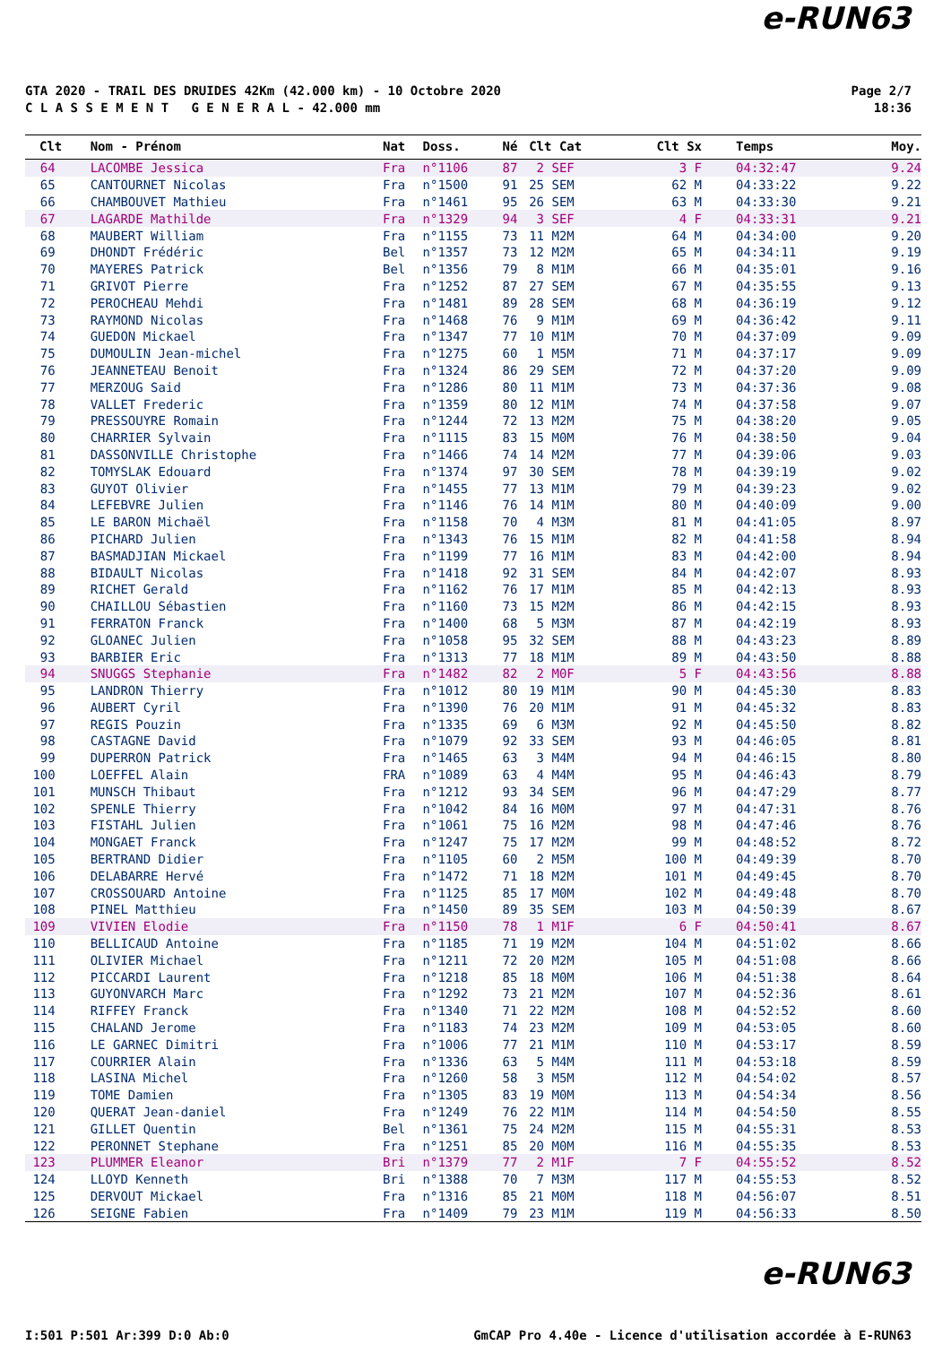e-RUN63
GTA 2020 - TRAIL DES DRUIDES 42Km (42.000 km) - 10 Octobre 2020
C L A S S E M E N T G E N E R A L - 42.000 mm
Page 2/7
18:36
| Clt | Nom - Prénom | Nat | Doss. | Né | Clt Cat | Clt Sx | Temps | Moy. |
| --- | --- | --- | --- | --- | --- | --- | --- | --- |
| 64 | LACOMBE Jessica | Fra | n°1106 | 87 | 2 SEF | 3 F | 04:32:47 | 9.24 |
| 65 | CANTOURNET Nicolas | Fra | n°1500 | 91 | 25 SEM | 62 M | 04:33:22 | 9.22 |
| 66 | CHAMBOUVET Mathieu | Fra | n°1461 | 95 | 26 SEM | 63 M | 04:33:30 | 9.21 |
| 67 | LAGARDE Mathilde | Fra | n°1329 | 94 | 3 SEF | 4 F | 04:33:31 | 9.21 |
| 68 | MAUBERT William | Fra | n°1155 | 73 | 11 M2M | 64 M | 04:34:00 | 9.20 |
| 69 | DHONDT Frédéric | Bel | n°1357 | 73 | 12 M2M | 65 M | 04:34:11 | 9.19 |
| 70 | MAYERES Patrick | Bel | n°1356 | 79 | 8 M1M | 66 M | 04:35:01 | 9.16 |
| 71 | GRIVOT Pierre | Fra | n°1252 | 87 | 27 SEM | 67 M | 04:35:55 | 9.13 |
| 72 | PEROCHEAU Mehdi | Fra | n°1481 | 89 | 28 SEM | 68 M | 04:36:19 | 9.12 |
| 73 | RAYMOND Nicolas | Fra | n°1468 | 76 | 9 M1M | 69 M | 04:36:42 | 9.11 |
| 74 | GUEDON Mickael | Fra | n°1347 | 77 | 10 M1M | 70 M | 04:37:09 | 9.09 |
| 75 | DUMOULIN Jean-michel | Fra | n°1275 | 60 | 1 M5M | 71 M | 04:37:17 | 9.09 |
| 76 | JEANNETEAU Benoit | Fra | n°1324 | 86 | 29 SEM | 72 M | 04:37:20 | 9.09 |
| 77 | MERZOUG Said | Fra | n°1286 | 80 | 11 M1M | 73 M | 04:37:36 | 9.08 |
| 78 | VALLET Frederic | Fra | n°1359 | 80 | 12 M1M | 74 M | 04:37:58 | 9.07 |
| 79 | PRESSOUYRE Romain | Fra | n°1244 | 72 | 13 M2M | 75 M | 04:38:20 | 9.05 |
| 80 | CHARRIER Sylvain | Fra | n°1115 | 83 | 15 M0M | 76 M | 04:38:50 | 9.04 |
| 81 | DASSONVILLE Christophe | Fra | n°1466 | 74 | 14 M2M | 77 M | 04:39:06 | 9.03 |
| 82 | TOMYSLAK Edouard | Fra | n°1374 | 97 | 30 SEM | 78 M | 04:39:19 | 9.02 |
| 83 | GUYOT Olivier | Fra | n°1455 | 77 | 13 M1M | 79 M | 04:39:23 | 9.02 |
| 84 | LEFEBVRE Julien | Fra | n°1146 | 76 | 14 M1M | 80 M | 04:40:09 | 9.00 |
| 85 | LE BARON Michaël | Fra | n°1158 | 70 | 4 M3M | 81 M | 04:41:05 | 8.97 |
| 86 | PICHARD Julien | Fra | n°1343 | 76 | 15 M1M | 82 M | 04:41:58 | 8.94 |
| 87 | BASMADJIAN Mickael | Fra | n°1199 | 77 | 16 M1M | 83 M | 04:42:00 | 8.94 |
| 88 | BIDAULT Nicolas | Fra | n°1418 | 92 | 31 SEM | 84 M | 04:42:07 | 8.93 |
| 89 | RICHET Gerald | Fra | n°1162 | 76 | 17 M1M | 85 M | 04:42:13 | 8.93 |
| 90 | CHAILLOU Sébastien | Fra | n°1160 | 73 | 15 M2M | 86 M | 04:42:15 | 8.93 |
| 91 | FERRATON Franck | Fra | n°1400 | 68 | 5 M3M | 87 M | 04:42:19 | 8.93 |
| 92 | GLOANEC Julien | Fra | n°1058 | 95 | 32 SEM | 88 M | 04:43:23 | 8.89 |
| 93 | BARBIER Eric | Fra | n°1313 | 77 | 18 M1M | 89 M | 04:43:50 | 8.88 |
| 94 | SNUGGS Stephanie | Fra | n°1482 | 82 | 2 M0F | 5 F | 04:43:56 | 8.88 |
| 95 | LANDRON Thierry | Fra | n°1012 | 80 | 19 M1M | 90 M | 04:45:30 | 8.83 |
| 96 | AUBERT Cyril | Fra | n°1390 | 76 | 20 M1M | 91 M | 04:45:32 | 8.83 |
| 97 | REGIS Pouzin | Fra | n°1335 | 69 | 6 M3M | 92 M | 04:45:50 | 8.82 |
| 98 | CASTAGNE David | Fra | n°1079 | 92 | 33 SEM | 93 M | 04:46:05 | 8.81 |
| 99 | DUPERRON Patrick | Fra | n°1465 | 63 | 3 M4M | 94 M | 04:46:15 | 8.80 |
| 100 | LOEFFEL Alain | FRA | n°1089 | 63 | 4 M4M | 95 M | 04:46:43 | 8.79 |
| 101 | MUNSCH Thibaut | Fra | n°1212 | 93 | 34 SEM | 96 M | 04:47:29 | 8.77 |
| 102 | SPENLE Thierry | Fra | n°1042 | 84 | 16 M0M | 97 M | 04:47:31 | 8.76 |
| 103 | FISTAHL Julien | Fra | n°1061 | 75 | 16 M2M | 98 M | 04:47:46 | 8.76 |
| 104 | MONGAET Franck | Fra | n°1247 | 75 | 17 M2M | 99 M | 04:48:52 | 8.72 |
| 105 | BERTRAND Didier | Fra | n°1105 | 60 | 2 M5M | 100 M | 04:49:39 | 8.70 |
| 106 | DELABARRE Hervé | Fra | n°1472 | 71 | 18 M2M | 101 M | 04:49:45 | 8.70 |
| 107 | CROSSOUARD Antoine | Fra | n°1125 | 85 | 17 M0M | 102 M | 04:49:48 | 8.70 |
| 108 | PINEL Matthieu | Fra | n°1450 | 89 | 35 SEM | 103 M | 04:50:39 | 8.67 |
| 109 | VIVIEN Elodie | Fra | n°1150 | 78 | 1 M1F | 6 F | 04:50:41 | 8.67 |
| 110 | BELLICAUD Antoine | Fra | n°1185 | 71 | 19 M2M | 104 M | 04:51:02 | 8.66 |
| 111 | OLIVIER Michael | Fra | n°1211 | 72 | 20 M2M | 105 M | 04:51:08 | 8.66 |
| 112 | PICCARDI Laurent | Fra | n°1218 | 85 | 18 M0M | 106 M | 04:51:38 | 8.64 |
| 113 | GUYONVARCH Marc | Fra | n°1292 | 73 | 21 M2M | 107 M | 04:52:36 | 8.61 |
| 114 | RIFFEY Franck | Fra | n°1340 | 71 | 22 M2M | 108 M | 04:52:52 | 8.60 |
| 115 | CHALAND Jerome | Fra | n°1183 | 74 | 23 M2M | 109 M | 04:53:05 | 8.60 |
| 116 | LE GARNEC Dimitri | Fra | n°1006 | 77 | 21 M1M | 110 M | 04:53:17 | 8.59 |
| 117 | COURRIER Alain | Fra | n°1336 | 63 | 5 M4M | 111 M | 04:53:18 | 8.59 |
| 118 | LASINA Michel | Fra | n°1260 | 58 | 3 M5M | 112 M | 04:54:02 | 8.57 |
| 119 | TOME Damien | Fra | n°1305 | 83 | 19 M0M | 113 M | 04:54:34 | 8.56 |
| 120 | QUERAT Jean-daniel | Fra | n°1249 | 76 | 22 M1M | 114 M | 04:54:50 | 8.55 |
| 121 | GILLET Quentin | Bel | n°1361 | 75 | 24 M2M | 115 M | 04:55:31 | 8.53 |
| 122 | PERONNET Stephane | Fra | n°1251 | 85 | 20 M0M | 116 M | 04:55:35 | 8.53 |
| 123 | PLUMMER Eleanor | Bri | n°1379 | 77 | 2 M1F | 7 F | 04:55:52 | 8.52 |
| 124 | LLOYD Kenneth | Bri | n°1388 | 70 | 7 M3M | 117 M | 04:55:53 | 8.52 |
| 125 | DERVOUT Mickael | Fra | n°1316 | 85 | 21 M0M | 118 M | 04:56:07 | 8.51 |
| 126 | SEIGNE Fabien | Fra | n°1409 | 79 | 23 M1M | 119 M | 04:56:33 | 8.50 |
e-RUN63
I:501 P:501 Ar:399 D:0 Ab:0
GmCAP Pro 4.40e - Licence d'utilisation accordée à E-RUN63